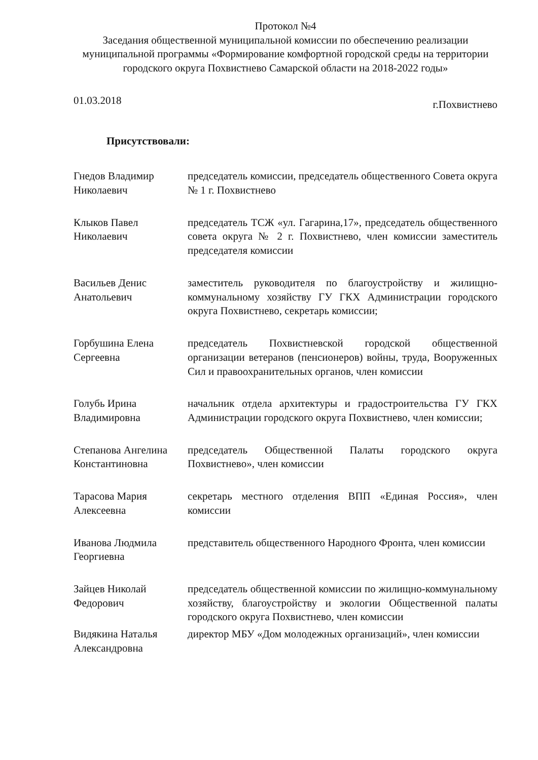Протокол №4
Заседания общественной муниципальной комиссии по обеспечению реализации муниципальной программы «Формирование комфортной городской среды на территории городского округа Похвистнево Самарской области на 2018-2022 годы»
01.03.2018 г.Похвистнево
Присутствовали:
Гнедов Владимир Николаевич
председатель комиссии, председатель общественного Совета округа № 1 г. Похвистнево
Клыков Павел Николаевич
председатель ТСЖ «ул. Гагарина,17», председатель общественного совета округа № 2 г. Похвистнево, член комиссии заместитель председателя комиссии
Васильев Денис Анатольевич
заместитель руководителя по благоустройству и жилищно-коммунальному хозяйству ГУ ГКХ Администрации городского округа Похвистнево, секретарь комиссии;
Горбушина Елена Сергеевна
председатель Похвистневской городской общественной организации ветеранов (пенсионеров) войны, труда, Вооруженных Сил и правоохранительных органов, член комиссии
Голубь Ирина Владимировна
начальник отдела архитектуры и градостроительства ГУ ГКХ Администрации городского округа Похвистнево, член комиссии;
Степанова Ангелина Константиновна
председатель Общественной Палаты городского округа Похвистнево», член комиссии
Тарасова Мария Алексеевна
секретарь местного отделения ВПП «Единая Россия», член комиссии
Иванова Людмила Георгиевна
представитель общественного Народного Фронта, член комиссии
Зайцев Николай Федорович
председатель общественной комиссии по жилищно-коммунальному хозяйству, благоустройству и экологии Общественной палаты городского округа Похвистнево, член комиссии
Видякина Наталья Александровна
директор МБУ «Дом молодежных организаций», член комиссии